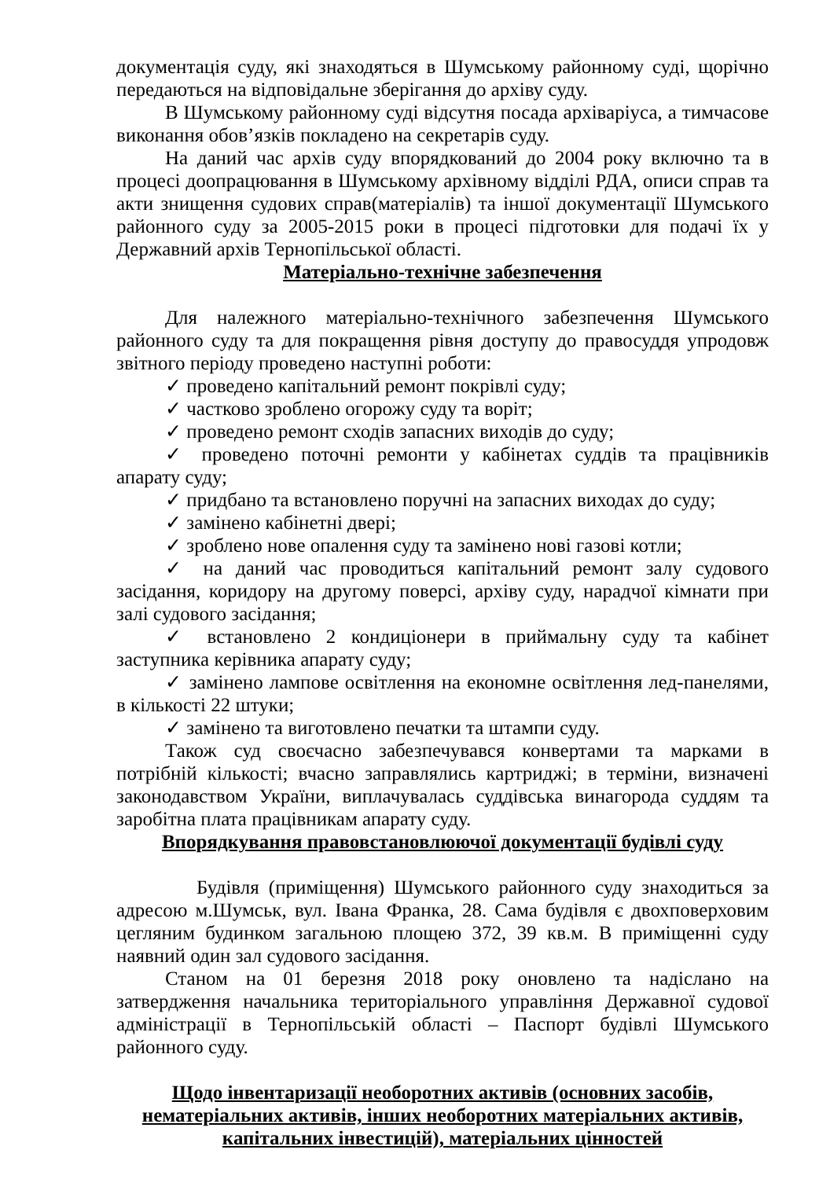документація суду, які знаходяться в Шумському районному суді, щорічно передаються на відповідальне зберігання до архіву суду.
В Шумському районному суді відсутня посада архіваріуса, а тимчасове виконання обов’язків покладено на секретарів суду.
На даний час архів суду впорядкований до 2004 року включно та в процесі доопрацювання в Шумському архівному відділі РДА, описи справ та акти знищення судових справ(матеріалів) та іншої документації Шумського районного суду за 2005-2015 роки в процесі підготовки для подачі їх у Державний архів Тернопільської області.
Матеріально-технічне забезпечення
Для належного матеріально-технічного забезпечення Шумського районного суду та для покращення рівня доступу до правосуддя упродовж звітного періоду проведено наступні роботи:
✓ проведено капітальний ремонт покрівлі суду;
✓ частково зроблено огорожу суду та воріт;
✓ проведено ремонт сходів запасних виходів до суду;
✓ проведено поточні ремонти у кабінетах суддів та працівників апарату суду;
✓ придбано та встановлено поручні на запасних виходах до суду;
✓ замінено кабінетні двері;
✓ зроблено нове опалення суду та замінено нові газові котли;
✓ на даний час проводиться капітальний ремонт залу судового засідання, коридору на другому поверсі, архіву суду, нарадчої кімнати при залі судового засідання;
✓ встановлено 2 кондиціонери в приймальну суду та кабінет заступника керівника апарату суду;
✓ замінено лампове освітлення на економне освітлення лед-панелями, в кількості 22 штуки;
✓ замінено та виготовлено печатки та штампи суду.
Також суд своєчасно забезпечувався конвертами та марками в потрібній кількості; вчасно заправлялись картриджі; в терміни, визначені законодавством України, виплачувалась суддівська винагорода суддям та заробітна плата працівникам апарату суду.
Впорядкування правовстановлюючої документації будівлі суду
Будівля (приміщення) Шумського районного суду знаходиться за адресою м.Шумськ, вул. Івана Франка, 28. Сама будівля є двохповерховим цегляним будинком загальною площею 372, 39 кв.м. В приміщенні суду наявний один зал судового засідання.
Станом на 01 березня 2018 року оновлено та надіслано на затвердження начальника територіального управління Державної судової адміністрації в Тернопільській області – Паспорт будівлі Шумського районного суду.
Щодо інвентаризації необоротних активів (основних засобів, нематеріальних активів, інших необоротних матеріальних активів, капітальних інвестицій), матеріальних цінностей